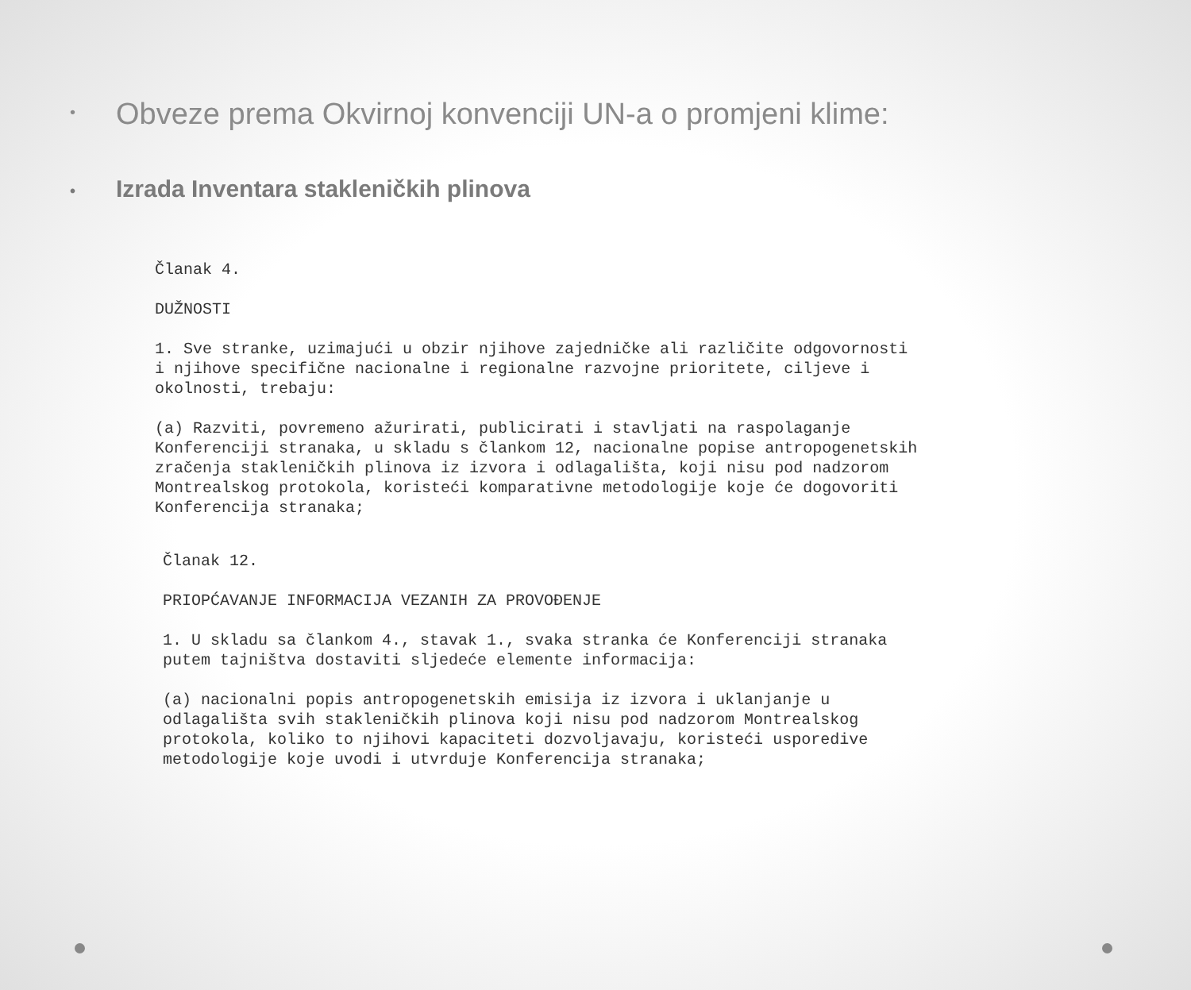• Obveze prema Okvirnoj konvenciji UN-a o promjeni klime:
• Izrada Inventara stakleničkih plinova
Članak 4.

DUŽNOSTI

1. Sve stranke, uzimajući u obzir njihove zajedničke ali različite odgovornosti
i njihove specifične nacionalne i regionalne razvojne prioritete, ciljeve i
okolnosti, trebaju:

(a) Razviti, povremeno ažurirati, publicirati i stavljati na raspolaganje
Konferenciji stranaka, u skladu s člankom 12, nacionalne popise antropogenetskih
zračenja stakleničkih plinova iz izvora i odlagališta, koji nisu pod nadzorom
Montrealskog protokola, koristeći komparativne metodologije koje će dogovoriti
Konferencija stranaka;
Članak 12.

PRIOPĆAVANJE INFORMACIJA VEZANIH ZA PROVOĐENJE

1. U skladu sa člankom 4., stavak 1., svaka stranka će Konferenciji stranaka
putem tajništva dostaviti sljedeće elemente informacija:

(a) nacionalni popis antropogenetskih emisija iz izvora i uklanjanje u
odlagališta svih stakleničkih plinova koji nisu pod nadzorom Montrealskog
protokola, koliko to njihovi kapaciteti dozvoljavaju, koristeći usporedive
metodologije koje uvodi i utvrduje Konferencija stranaka;